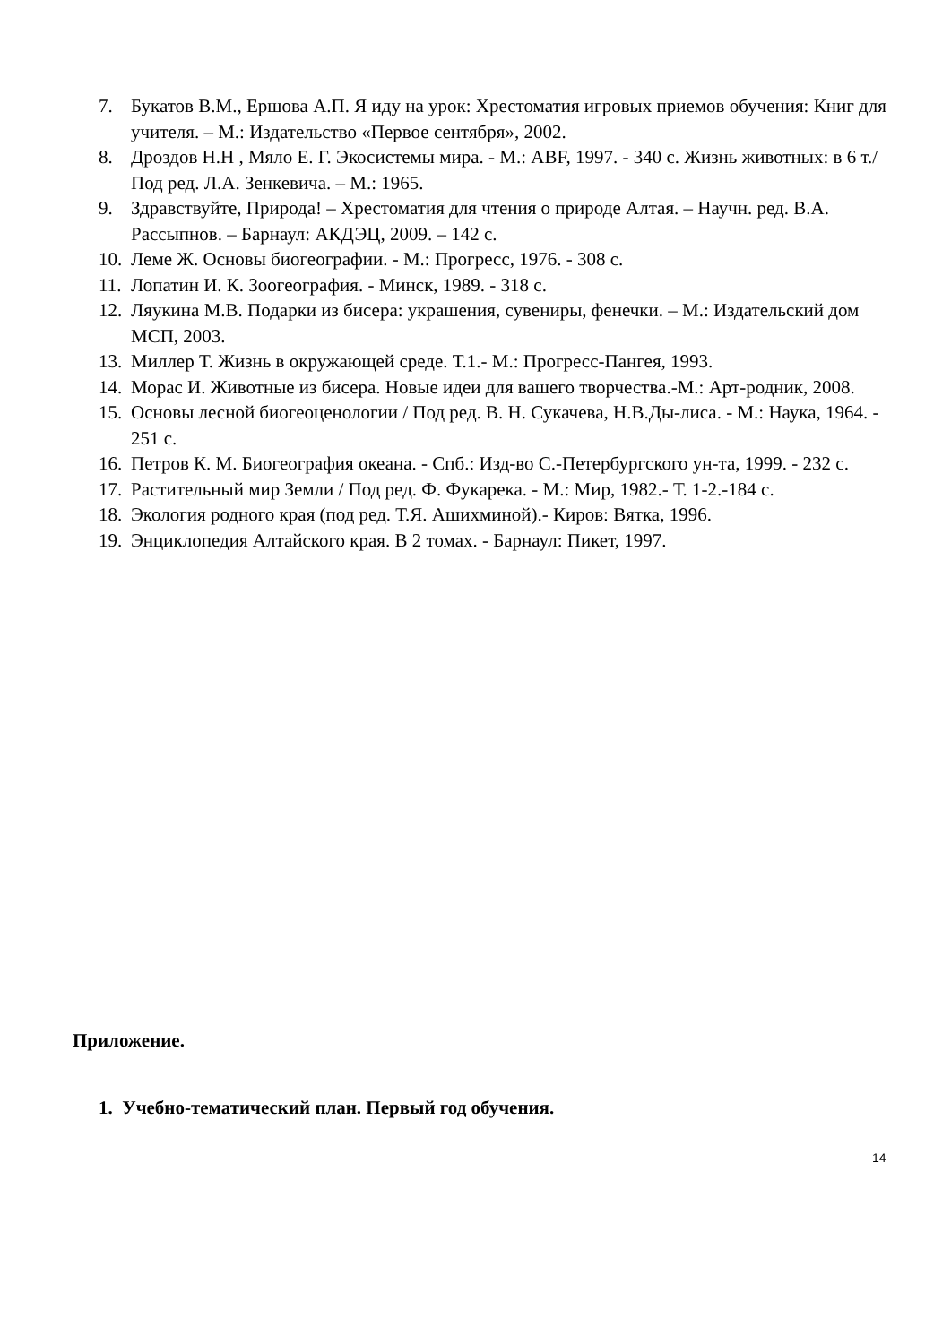7. Букатов В.М., Ершова А.П. Я иду на урок: Хрестоматия игровых приемов обучения: Книг для учителя. – М.: Издательство «Первое сентября», 2002.
8. Дроздов Н.Н , Мяло Е. Г. Экосистемы мира. - М.: ABF, 1997. - 340 с. Жизнь животных: в 6 т./Под ред. Л.А. Зенкевича. – М.: 1965.
9. Здравствуйте, Природа! – Хрестоматия для чтения о природе Алтая. – Научн. ред. В.А. Рассыпнов. – Барнаул: АКДЭЦ, 2009. – 142 с.
10. Леме Ж. Основы биогеографии. - М.: Прогресс, 1976. - 308 с.
11. Лопатин И. К. Зоогеография. - Минск, 1989. - 318 с.
12. Ляукина М.В. Подарки из бисера: украшения, сувениры, фенечки. – М.: Издательский дом МСП, 2003.
13. Миллер Т. Жизнь в окружающей среде. Т.1.- М.: Прогресс-Пангея, 1993.
14. Морас И. Животные из бисера. Новые идеи для вашего творчества.-М.: Арт-родник, 2008.
15. Основы лесной биогеоценологии / Под ред. В. Н. Сукачева, Н.В.Ды-лиса. - М.: Наука, 1964. - 251 с.
16. Петров К. М. Биогеография океана. - Спб.: Изд-во С.-Петербургского ун-та, 1999. - 232 с.
17. Растительный мир Земли / Под ред. Ф. Фукарека. - М.: Мир, 1982.- Т. 1-2.-184 с.
18. Экология родного края (под ред. Т.Я. Ашихминой).- Киров: Вятка, 1996.
19. Энциклопедия Алтайского края. В 2 томах. - Барнаул: Пикет, 1997.
Приложение.
1. Учебно-тематический план. Первый год обучения.
14